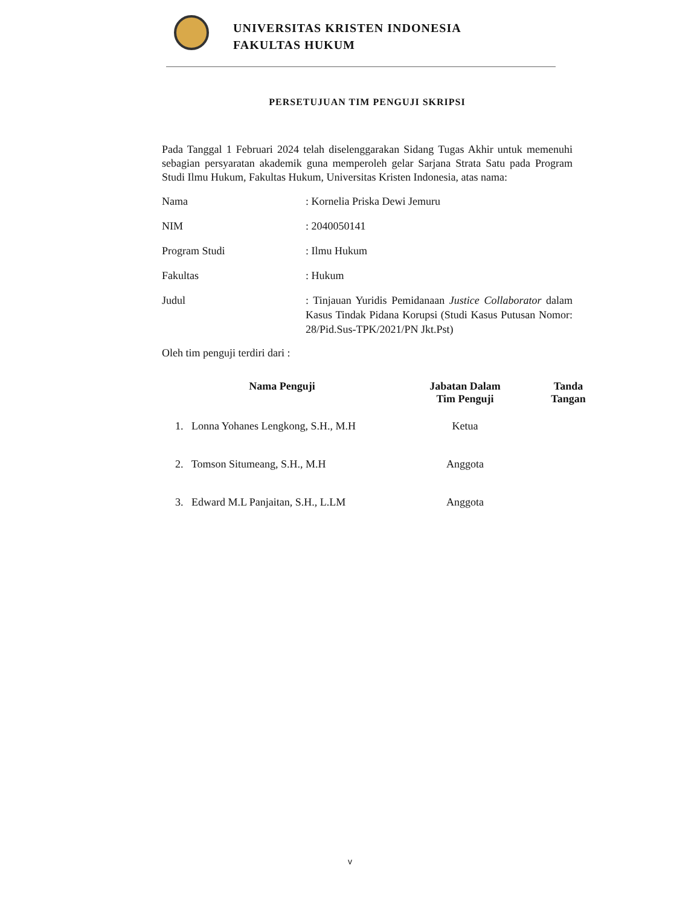UNIVERSITAS KRISTEN INDONESIA
FAKULTAS HUKUM
PERSETUJUAN TIM PENGUJI SKRIPSI
Pada Tanggal 1 Februari 2024 telah diselenggarakan Sidang Tugas Akhir untuk memenuhi sebagian persyaratan akademik guna memperoleh gelar Sarjana Strata Satu pada Program Studi Ilmu Hukum, Fakultas Hukum, Universitas Kristen Indonesia, atas nama:
Nama : Kornelia Priska Dewi Jemuru
NIM : 2040050141
Program Studi : Ilmu Hukum
Fakultas : Hukum
Judul : Tinjauan Yuridis Pemidanaan Justice Collaborator dalam Kasus Tindak Pidana Korupsi (Studi Kasus Putusan Nomor: 28/Pid.Sus-TPK/2021/PN Jkt.Pst)
Oleh tim penguji terdiri dari :
| Nama Penguji | Jabatan Dalam Tim Penguji | Tanda Tangan |
| --- | --- | --- |
| 1. Lonna Yohanes Lengkong, S.H., M.H | Ketua | |
| 2. Tomson Situmeang, S.H., M.H | Anggota | |
| 3. Edward M.L Panjaitan, S.H., L.LM | Anggota | |
v